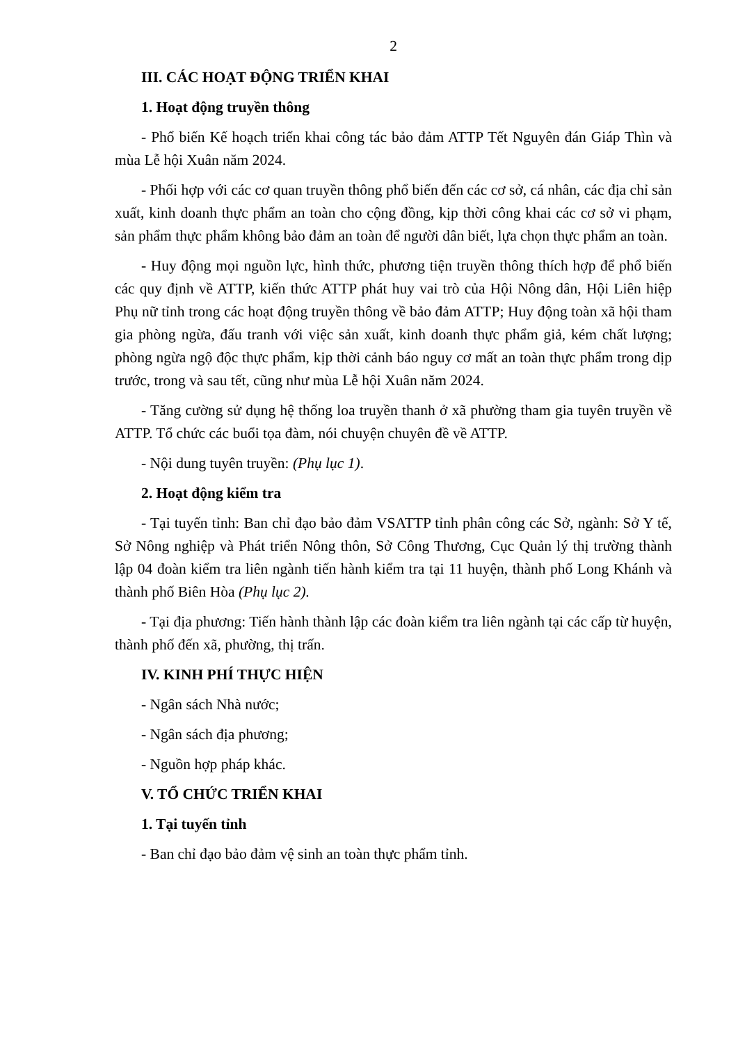2
III. CÁC HOẠT ĐỘNG TRIỂN KHAI
1. Hoạt động truyền thông
- Phổ biến Kế hoạch triển khai công tác bảo đảm ATTP Tết Nguyên đán Giáp Thìn và mùa Lễ hội Xuân năm 2024.
- Phối hợp với các cơ quan truyền thông phổ biến đến các cơ sở, cá nhân, các địa chỉ sản xuất, kinh doanh thực phẩm an toàn cho cộng đồng, kịp thời công khai các cơ sở vi phạm, sản phẩm thực phẩm không bảo đảm an toàn để người dân biết, lựa chọn thực phẩm an toàn.
- Huy động mọi nguồn lực, hình thức, phương tiện truyền thông thích hợp để phổ biến các quy định về ATTP, kiến thức ATTP phát huy vai trò của Hội Nông dân, Hội Liên hiệp Phụ nữ tỉnh trong các hoạt động truyền thông về bảo đảm ATTP; Huy động toàn xã hội tham gia phòng ngừa, đấu tranh với việc sản xuất, kinh doanh thực phẩm giả, kém chất lượng; phòng ngừa ngộ độc thực phẩm, kịp thời cảnh báo nguy cơ mất an toàn thực phẩm trong dịp trước, trong và sau tết, cũng như mùa Lễ hội Xuân năm 2024.
- Tăng cường sử dụng hệ thống loa truyền thanh ở xã phường tham gia tuyên truyền về ATTP. Tổ chức các buổi tọa đàm, nói chuyện chuyên đề về ATTP.
- Nội dung tuyên truyền: (Phụ lục 1).
2. Hoạt động kiểm tra
- Tại tuyến tỉnh: Ban chỉ đạo bảo đảm VSATTP tỉnh phân công các Sở, ngành: Sở Y tế, Sở Nông nghiệp và Phát triển Nông thôn, Sở Công Thương, Cục Quản lý thị trường thành lập 04 đoàn kiểm tra liên ngành tiến hành kiểm tra tại 11 huyện, thành phố Long Khánh và thành phố Biên Hòa (Phụ lục 2).
- Tại địa phương: Tiến hành thành lập các đoàn kiểm tra liên ngành tại các cấp từ huyện, thành phố đến xã, phường, thị trấn.
IV. KINH PHÍ THỰC HIỆN
- Ngân sách Nhà nước;
- Ngân sách địa phương;
- Nguồn hợp pháp khác.
V. TỔ CHỨC TRIỂN KHAI
1. Tại tuyến tỉnh
- Ban chỉ đạo bảo đảm vệ sinh an toàn thực phẩm tỉnh.